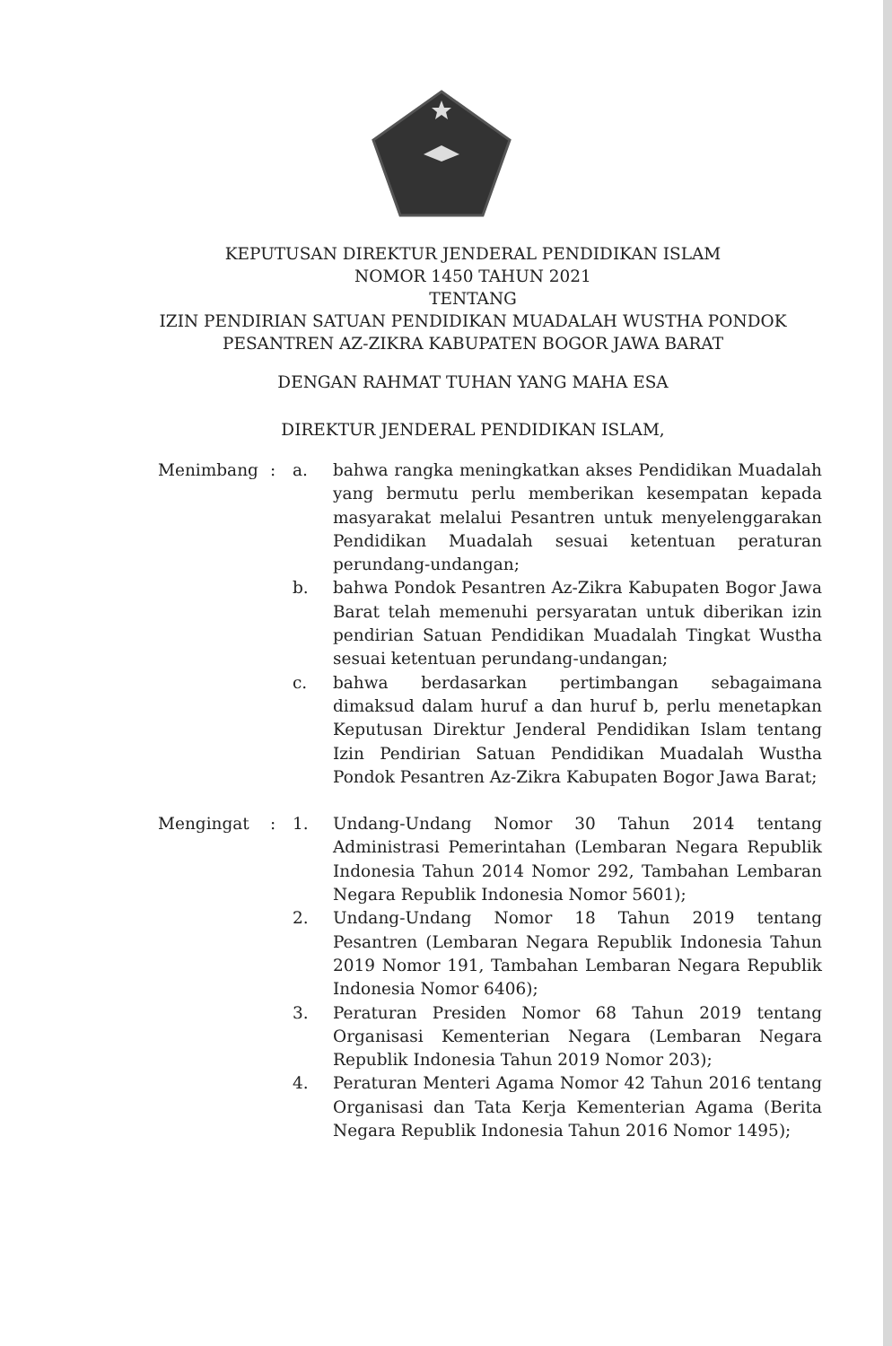KEPUTUSAN DIREKTUR JENDERAL PENDIDIKAN ISLAM
NOMOR 1450 TAHUN 2021
TENTANG
IZIN PENDIRIAN SATUAN PENDIDIKAN MUADALAH WUSTHA PONDOK
PESANTREN AZ-ZIKRA KABUPATEN BOGOR JAWA BARAT
DENGAN RAHMAT TUHAN YANG MAHA ESA
DIREKTUR JENDERAL PENDIDIKAN ISLAM,
| Menimbang | : | a. | bahwa rangka meningkatkan akses Pendidikan Muadalah yang bermutu perlu memberikan kesempatan kepada masyarakat melalui Pesantren untuk menyelenggarakan Pendidikan Muadalah sesuai ketentuan peraturan perundang-undangan; |
| | | b. | bahwa Pondok Pesantren Az-Zikra Kabupaten Bogor Jawa Barat telah memenuhi persyaratan untuk diberikan izin pendirian Satuan Pendidikan Muadalah Tingkat Wustha sesuai ketentuan perundang-undangan; |
| | | c. | bahwa berdasarkan pertimbangan sebagaimana dimaksud dalam huruf a dan huruf b, perlu menetapkan Keputusan Direktur Jenderal Pendidikan Islam tentang Izin Pendirian Satuan Pendidikan Muadalah Wustha Pondok Pesantren Az-Zikra Kabupaten Bogor Jawa Barat; |
| Mengingat | : | 1. | Undang-Undang Nomor 30 Tahun 2014 tentang Administrasi Pemerintahan (Lembaran Negara Republik Indonesia Tahun 2014 Nomor 292, Tambahan Lembaran Negara Republik Indonesia Nomor 5601); |
| | | 2. | Undang-Undang Nomor 18 Tahun 2019 tentang Pesantren (Lembaran Negara Republik Indonesia Tahun 2019 Nomor 191, Tambahan Lembaran Negara Republik Indonesia Nomor 6406); |
| | | 3. | Peraturan Presiden Nomor 68 Tahun 2019 tentang Organisasi Kementerian Negara (Lembaran Negara Republik Indonesia Tahun 2019 Nomor 203); |
| | | 4. | Peraturan Menteri Agama Nomor 42 Tahun 2016 tentang Organisasi dan Tata Kerja Kementerian Agama (Berita Negara Republik Indonesia Tahun 2016 Nomor 1495); |